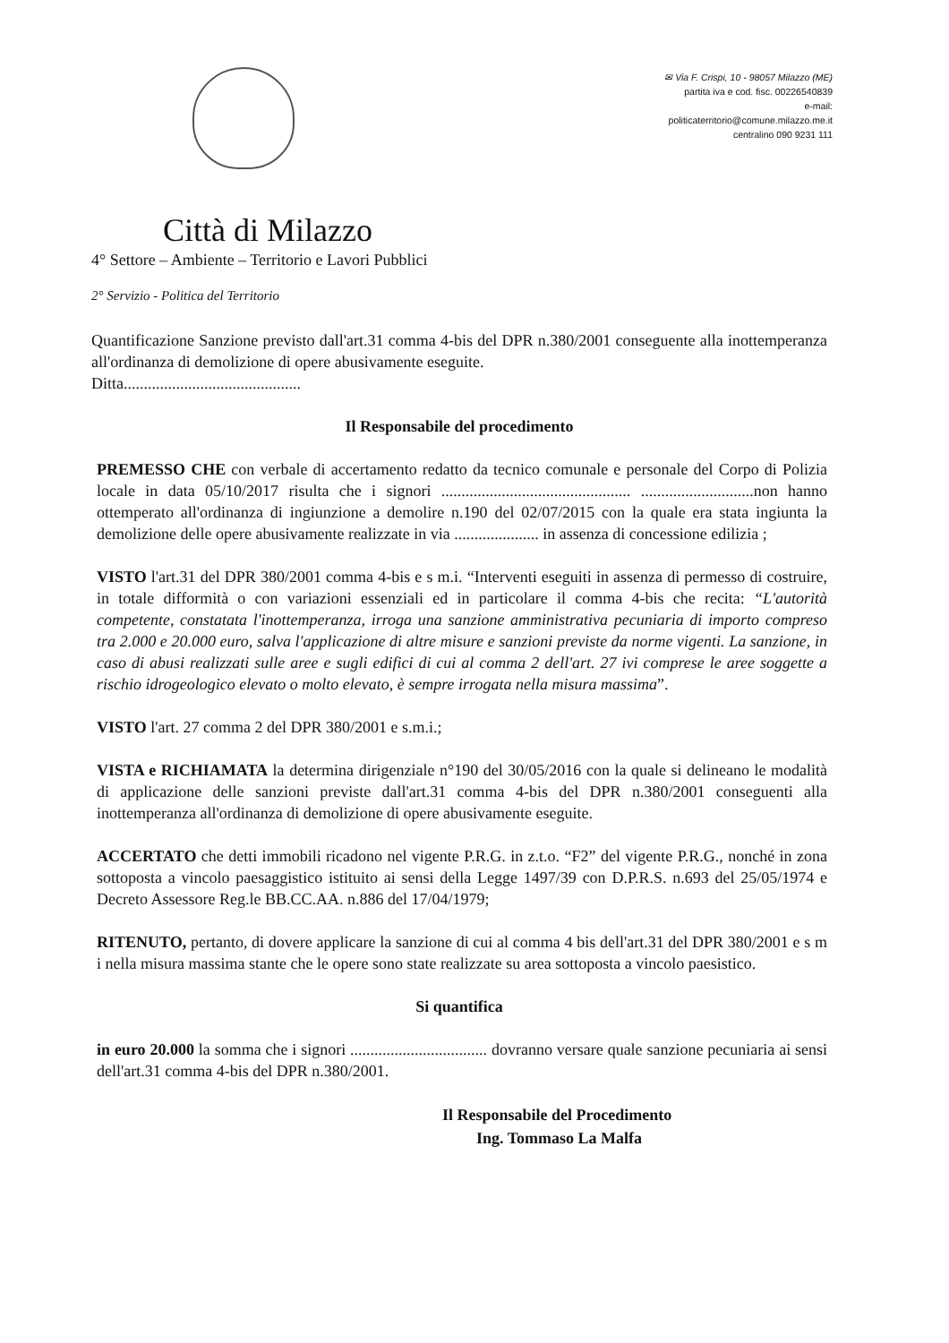✉ Via F. Crispi, 10 - 98057 Milazzo (ME)
partita iva e cod. fisc. 00226540839
e-mail:
politicaterritorio@comune.milazzo.me.it
centralino 090 9231 111
Città di Milazzo
4° Settore – Ambiente – Territorio e Lavori Pubblici
2° Servizio - Politica del Territorio
Quantificazione Sanzione previsto dall'art.31 comma 4-bis del DPR n.380/2001 conseguente alla inottemperanza all'ordinanza di demolizione di opere abusivamente eseguite.
Ditta............................................
Il Responsabile del procedimento
PREMESSO CHE con verbale di accertamento redatto da tecnico comunale e personale del Corpo di Polizia locale in data 05/10/2017 risulta che i signori ............................................... ............................non hanno ottemperato all'ordinanza di ingiunzione a demolire n.190 del 02/07/2015 con la quale era stata ingiunta la demolizione delle opere abusivamente realizzate in via ..................... in assenza di concessione edilizia ;
VISTO l'art.31 del DPR 380/2001 comma 4-bis e s m.i. “Interventi eseguiti in assenza di permesso di costruire, in totale difformità o con variazioni essenziali ed in particolare il comma 4-bis che recita: “L'autorità competente, constatata l'inottemperanza, irroga una sanzione amministrativa pecuniaria di importo compreso tra 2.000 e 20.000 euro, salva l'applicazione di altre misure e sanzioni previste da norme vigenti. La sanzione, in caso di abusi realizzati sulle aree e sugli edifici di cui al comma 2 dell'art. 27 ivi comprese le aree soggette a rischio idrogeologico elevato o molto elevato, è sempre irrogata nella misura massima”.
VISTO l'art. 27 comma 2 del DPR 380/2001 e s.m.i.;
VISTA e RICHIAMATA la determina dirigenziale n°190 del 30/05/2016 con la quale si delineano le modalità di applicazione delle sanzioni previste dall'art.31 comma 4-bis del DPR n.380/2001 conseguenti alla inottemperanza all'ordinanza di demolizione di opere abusivamente eseguite.
ACCERTATO che detti immobili ricadono nel vigente P.R.G. in z.t.o. “F2” del vigente P.R.G., nonché in zona sottoposta a vincolo paesaggistico istituito ai sensi della Legge 1497/39 con D.P.R.S. n.693 del 25/05/1974 e Decreto Assessore Reg.le BB.CC.AA. n.886 del 17/04/1979;
RITENUTO, pertanto, di dovere applicare la sanzione di cui al comma 4 bis dell'art.31 del DPR 380/2001 e s m i nella misura massima stante che le opere sono state realizzate su area sottoposta a vincolo paesistico.
Si quantifica
in euro 20.000 la somma che i signori .................................. dovranno versare quale sanzione pecuniaria ai sensi dell'art.31 comma 4-bis del DPR n.380/2001.
Il Responsabile del Procedimento
Ing. Tommaso La Malfa